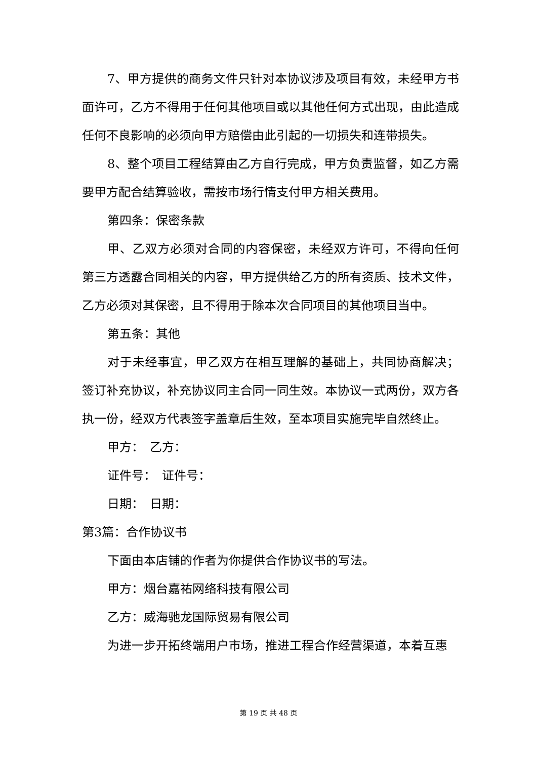7、甲方提供的商务文件只针对本协议涉及项目有效，未经甲方书面许可，乙方不得用于任何其他项目或以其他任何方式出现，由此造成任何不良影响的必须向甲方赔偿由此引起的一切损失和连带损失。
8、整个项目工程结算由乙方自行完成，甲方负责监督，如乙方需要甲方配合结算验收，需按市场行情支付甲方相关费用。
第四条：保密条款
甲、乙双方必须对合同的内容保密，未经双方许可，不得向任何第三方透露合同相关的内容，甲方提供给乙方的所有资质、技术文件，乙方必须对其保密，且不得用于除本次合同项目的其他项目当中。
第五条：其他
对于未经事宜，甲乙双方在相互理解的基础上，共同协商解决；签订补充协议，补充协议同主合同一同生效。本协议一式两份，双方各执一份，经双方代表签字盖章后生效，至本项目实施完毕自然终止。
甲方：　乙方：
证件号：　证件号：
日期：　日期：
第3篇：合作协议书
下面由本店铺的作者为你提供合作协议书的写法。
甲方：烟台嘉祐网络科技有限公司
乙方：威海驰龙国际贸易有限公司
为进一步开拓终端用户市场，推进工程合作经营渠道，本着互惠
第 19 页 共 48 页